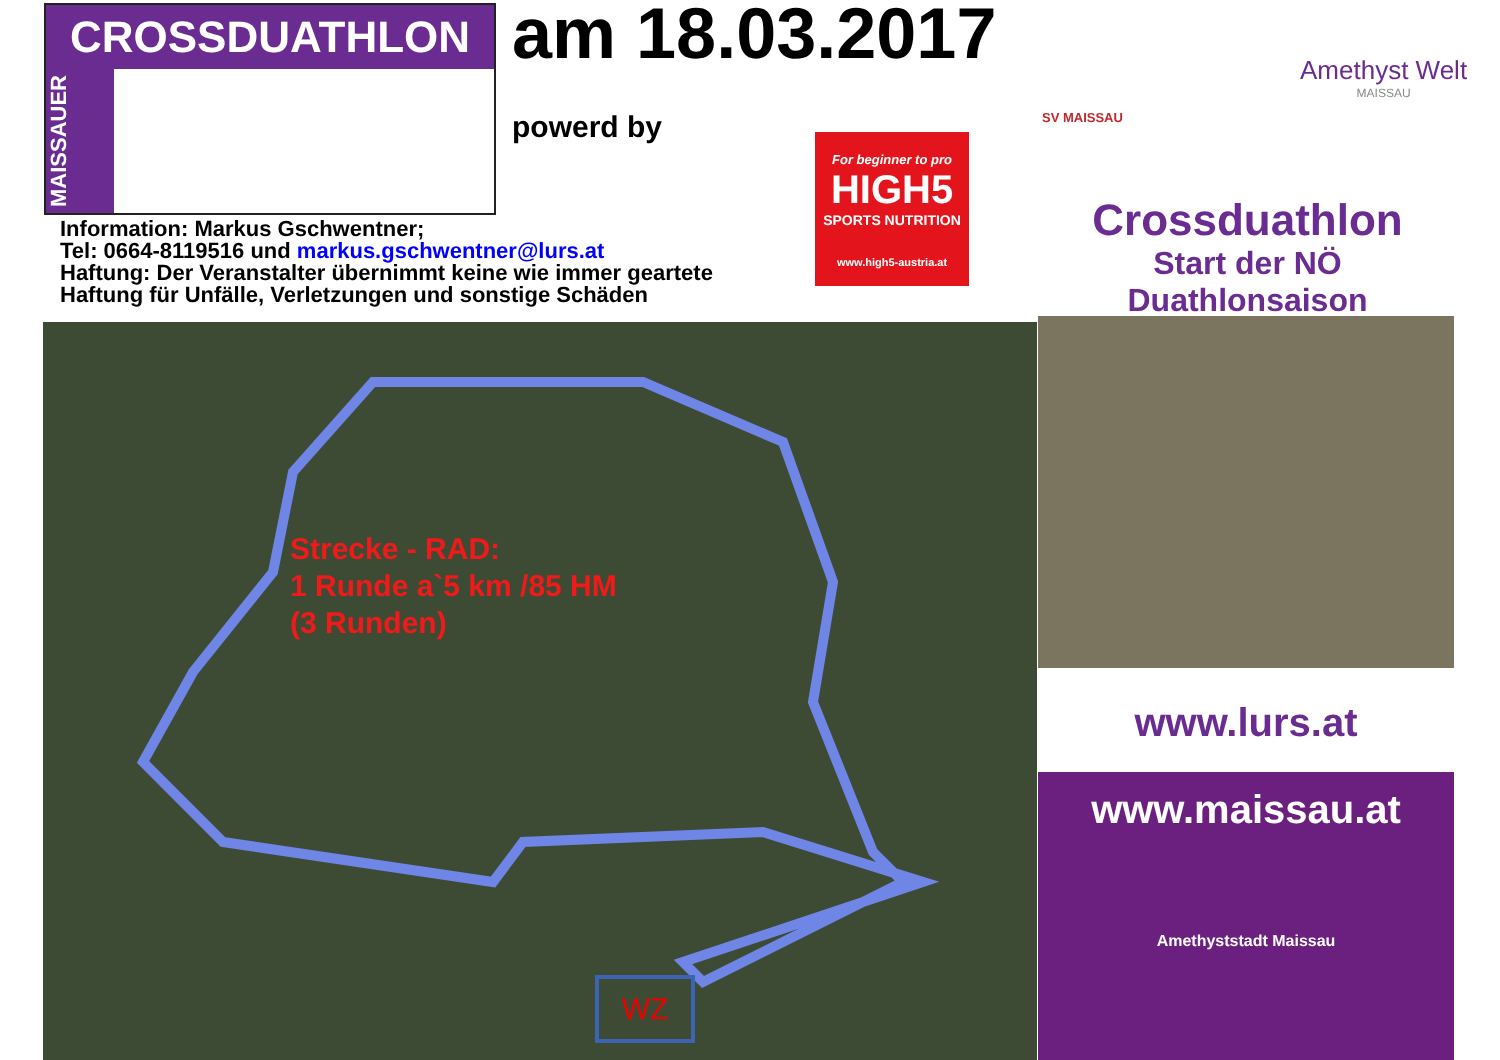CROSSDUATHLON
MAISSAUER
am 18.03.2017
powerd by
Information: Markus Gschwentner;
Tel: 0664-8119516 und markus.gschwentner@lurs.at
Haftung: Der Veranstalter übernimmt keine wie immer geartete
Haftung für Unfälle, Verletzungen und sonstige Schäden
For beginner to pro
HIGH5
SPORTS NUTRITION
www.high5-austria.at
SV MAISSAU
Amethyst Welt
MAISSAU
Crossduathlon
Start der NÖ Duathlonsaison
Strecke - RAD:
1 Runde a`5 km /85 HM
(3 Runden)
WZ
www.lurs.at
www.maissau.at
Amethyststadt Maissau